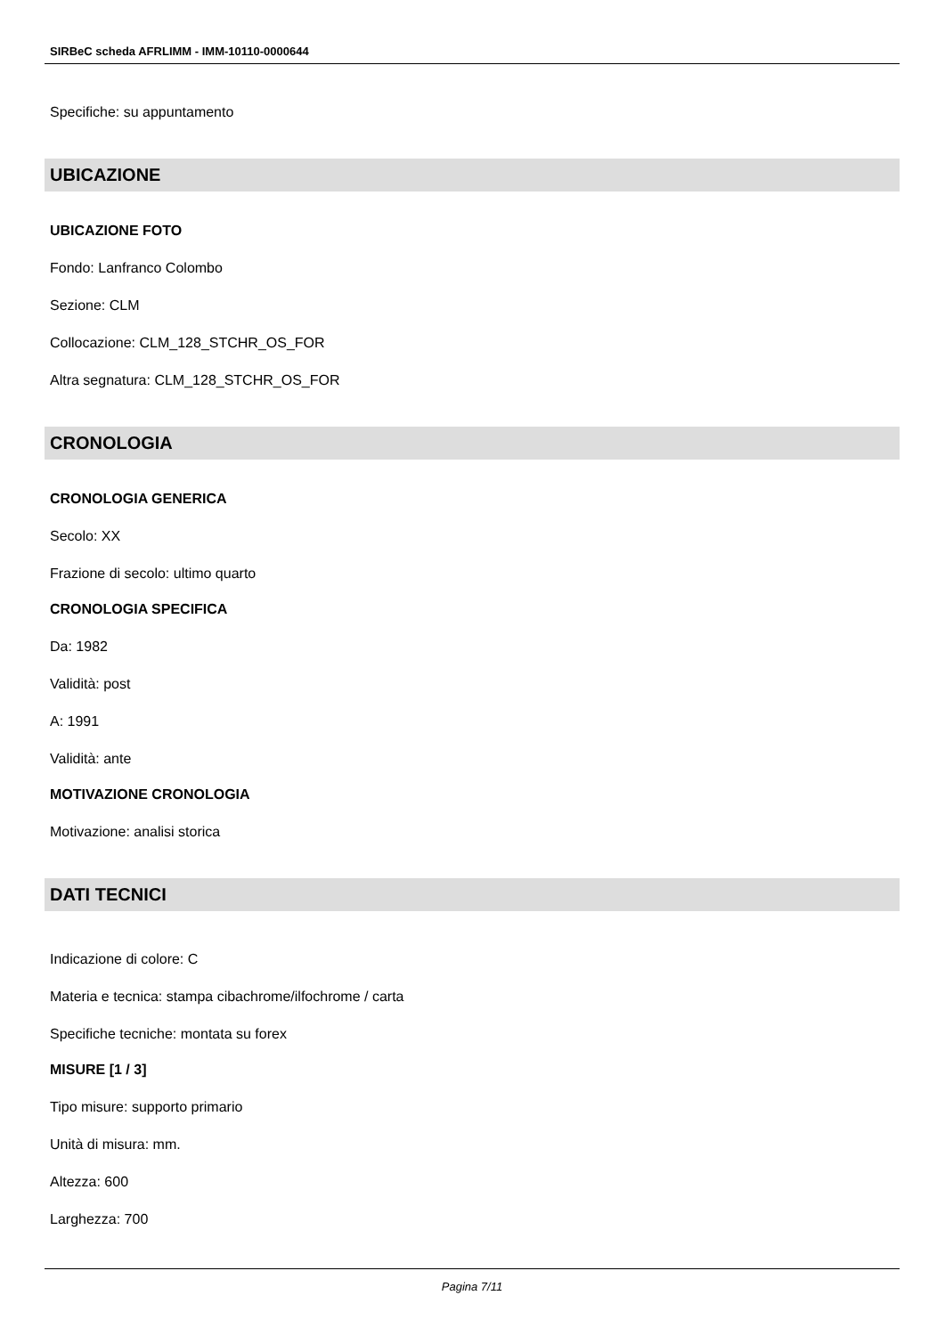SIRBeC scheda AFRLIMM - IMM-10110-0000644
Specifiche: su appuntamento
UBICAZIONE
UBICAZIONE FOTO
Fondo: Lanfranco Colombo
Sezione: CLM
Collocazione: CLM_128_STCHR_OS_FOR
Altra segnatura: CLM_128_STCHR_OS_FOR
CRONOLOGIA
CRONOLOGIA GENERICA
Secolo: XX
Frazione di secolo: ultimo quarto
CRONOLOGIA SPECIFICA
Da: 1982
Validità: post
A: 1991
Validità: ante
MOTIVAZIONE CRONOLOGIA
Motivazione: analisi storica
DATI TECNICI
Indicazione di colore: C
Materia e tecnica: stampa cibachrome/ilfochrome / carta
Specifiche tecniche: montata su forex
MISURE [1 / 3]
Tipo misure: supporto primario
Unità di misura: mm.
Altezza: 600
Larghezza: 700
Pagina 7/11